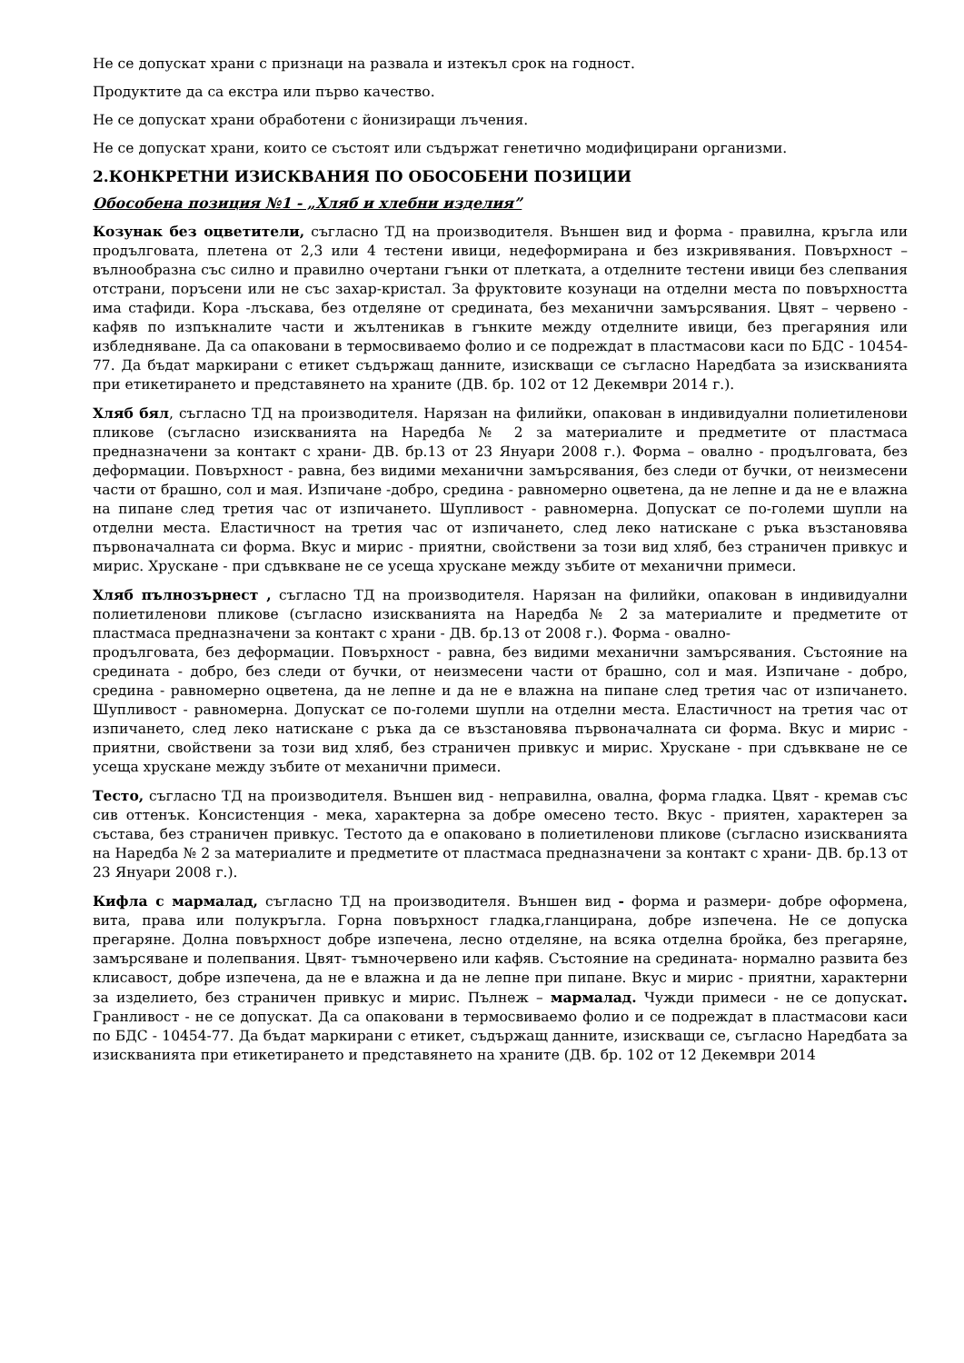Не се допускат храни с признаци на развала и изтекъл срок на годност.
Продуктите да са екстра или първо качество.
Не се допускат храни обработени с йонизиращи лъчения.
Не се допускат храни, които се състоят или съдържат генетично модифицирани организми.
2.КОНКРЕТНИ ИЗИСКВАНИЯ ПО ОБОСОБЕНИ ПОЗИЦИИ
Обособена позиция №1 - „Хляб и хлебни изделия”
Козунак без оцветители, съгласно ТД на производителя. Външен вид и форма - правилна, кръгла или продълговата, плетена от 2,3 или 4 тестени ивици, недеформирана и без изкривявания. Повърхност –вълнообразна със силно и правилно очертани гънки от плетката, а отделните тестени ивици без слепвания отстрани, поръсени или не със захар-кристал. За фруктовите козунаци на отделни места по повърхността има стафиди. Кора -лъскава, без отделяне от средината, без механични замърсявания. Цвят – червено - кафяв по изпъкналите части и жълтеникав в гънките между отделните ивици, без прегаряния или избледняване. Да са опаковани в термосвиваемо фолио и се подреждат в пластмасови каси по БДС - 10454-77. Да бъдат маркирани с етикет съдържащ данните, изискващи се съгласно Наредбата за изискванията при етикетирането и представянето на храните (ДВ. бр. 102 от 12 Декември 2014 г.).
Хляб бял, съгласно ТД на производителя. Нарязан на филийки, опакован в индивидуални полиетиленови пликове (съгласно изискванията на Наредба № 2 за материалите и предметите от пластмаса предназначени за контакт с храни- ДВ. бр.13 от 23 Януари 2008 г.). Форма – овално - продълговата, без деформации. Повърхност - равна, без видими механични замърсявания, без следи от бучки, от неизмесени части от брашно, сол и мая. Изпичане -добро, средина - равномерно оцветена, да не лепне и да не е влажна на пипане след третия час от изпичането. Шупливост - равномерна. Допускат се по-големи шупли на отделни места. Еластичност на третия час от изпичането, след леко натискане с ръка възстановява първоначалната си форма. Вкус и мирис - приятни, свойствени за този вид хляб, без страничен привкус и мирис. Хрускане - при сдъвкване не се усеща хрускане между зъбите от механични примеси.
Хляб пълнозърнест , съгласно ТД на производителя. Нарязан на филийки, опакован в индивидуални полиетиленови пликове (съгласно изискванията на Наредба № 2 за материалите и предметите от пластмаса предназначени за контакт с храни - ДВ. бр.13 от 2008 г.). Форма - овално-
продълговата, без деформации. Повърхност - равна, без видими механични замърсявания. Състояние на средината - добро, без следи от бучки, от неизмесени части от брашно, сол и мая. Изпичане - добро, средина - равномерно оцветена, да не лепне и да не е влажна на пипане след третия час от изпичането. Шупливост - равномерна. Допускат се по-големи шупли на отделни места. Еластичност на третия час от изпичането, след леко натискане с ръка да се възстановява първоначалната си форма. Вкус и мирис - приятни, свойствени за този вид хляб, без страничен привкус и мирис. Хрускане - при сдъвкване не се усеща хрускане между зъбите от механични примеси.
Тесто, съгласно ТД на производителя. Външен вид - неправилна, овална, форма гладка. Цвят - кремав със сив оттенък. Консистенция - мека, характерна за добре омесено тесто. Вкус - приятен, характерен за състава, без страничен привкус. Тестото да е опаковано в полиетиленови пликове (съгласно изискванията на Наредба № 2 за материалите и предметите от пластмаса предназначени за контакт с храни- ДВ. бр.13 от 23 Януари 2008 г.).
Кифла с мармалад, съгласно ТД на производителя. Външен вид - форма и размери- добре оформена, вита, права или полукръгла. Горна повърхност гладка,гланцирана, добре изпечена. Не се допуска прегаряне. Долна повърхност добре изпечена, лесно отделяне, на всяка отделна бройка, без прегаряне, замърсяване и полепвания. Цвят- тъмночервено или кафяв. Състояние на средината- нормално развита без клисавост, добре изпечена, да не е влажна и да не лепне при пипане. Вкус и мирис - приятни, характерни за изделието, без страничен привкус и мирис. Пълнеж – мармалад. Чужди примеси - не се допускат. Гранливост - не се допускат. Да са опаковани в термосвиваемо фолио и се подреждат в пластмасови каси по БДС - 10454-77. Да бъдат маркирани с етикет, съдържащ данните, изискващи се, съгласно Наредбата за изискванията при етикетирането и представянето на храните (ДВ. бр. 102 от 12 Декември 2014